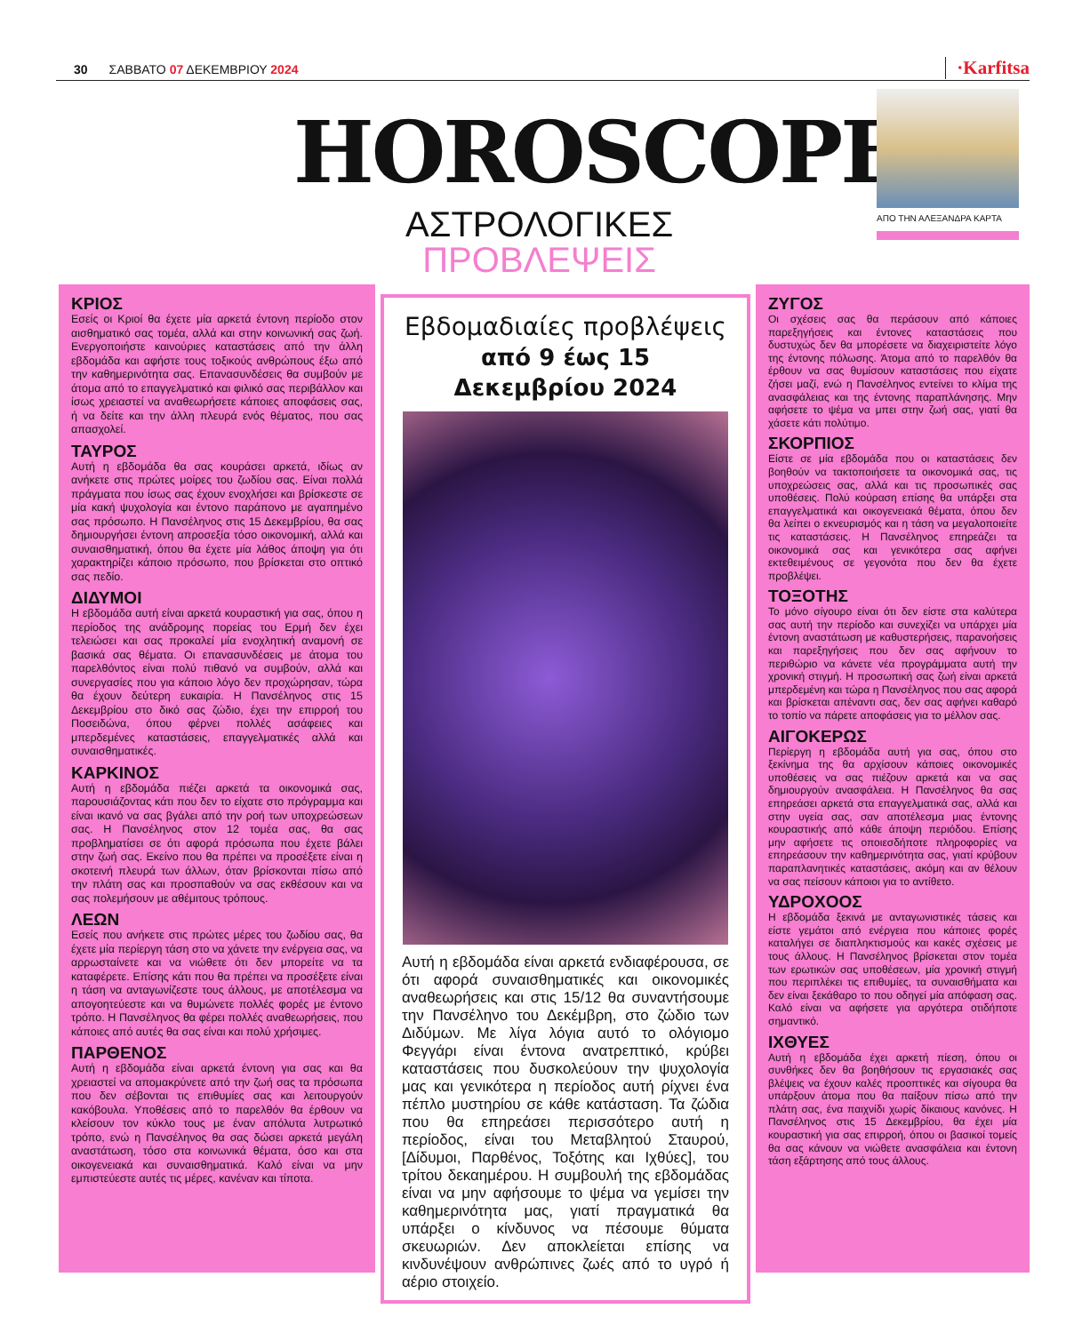30 ΣΑΒΒΑΤΟ 07 ΔΕΚΕΜΒΡΙΟΥ 2024 ·Karfitsa
HOROSCOPE
ΑΣΤΡΟΛΟΓΙΚΕΣ
ΠΡΟΒΛΕΨΕΙΣ
ΑΠΟ ΤΗΝ ΑΛΕΞΑΝΔΡΑ ΚΑΡΤΑ
ΚΡΙΟΣ
Εσείς οι Κριοί θα έχετε μία αρκετά έντονη περίοδο στον αισθηματικό σας τομέα, αλλά και στην κοινωνική σας ζωή. Ενεργοποιήστε καινούριες καταστάσεις από την άλλη εβδομάδα και αφήστε τους τοξικούς ανθρώπους έξω από την καθημερινότητα σας. Επανασυνδέσεις θα συμβούν με άτομα από το επαγγελματικό και φιλικό σας περιβάλλον και ίσως χρειαστεί να αναθεωρήσετε κάποιες αποφάσεις σας, ή να δείτε και την άλλη πλευρά ενός θέματος, που σας απασχολεί.
ΤΑΥΡΟΣ
Αυτή η εβδομάδα θα σας κουράσει αρκετά, ιδίως αν ανήκετε στις πρώτες μοίρες του ζωδίου σας. Είναι πολλά πράγματα που ίσως σας έχουν ενοχλήσει και βρίσκεστε σε μία κακή ψυχολογία και έντονο παράπονο με αγαπημένο σας πρόσωπο. Η Πανσέληνος στις 15 Δεκεμβρίου, θα σας δημιουργήσει έντονη απροσεξία τόσο οικονομική, αλλά και συναισθηματική, όπου θα έχετε μία λάθος άποψη για ότι χαρακτηρίζει κάποιο πρόσωπο, που βρίσκεται στο οπτικό σας πεδίο.
ΔΙΔΥΜΟΙ
Η εβδομάδα αυτή είναι αρκετά κουραστική για σας, όπου η περίοδος της ανάδρομης πορείας του Ερμή δεν έχει τελειώσει και σας προκαλεί μία ενοχλητική αναμονή σε βασικά σας θέματα. Οι επανασυνδέσεις με άτομα του παρελθόντος είναι πολύ πιθανό να συμβούν, αλλά και συνεργασίες που για κάποιο λόγο δεν προχώρησαν, τώρα θα έχουν δεύτερη ευκαιρία. Η Πανσέληνος στις 15 Δεκεμβρίου στο δικό σας ζώδιο, έχει την επιρροή του Ποσειδώνα, όπου φέρνει πολλές ασάφειες και μπερδεμένες καταστάσεις, επαγγελματικές αλλά και συναισθηματικές.
ΚΑΡΚΙΝΟΣ
Αυτή η εβδομάδα πιέζει αρκετά τα οικονομικά σας, παρουσιάζοντας κάτι που δεν το είχατε στο πρόγραμμα και είναι ικανό να σας βγάλει από την ροή των υποχρεώσεων σας. Η Πανσέληνος στον 12 τομέα σας, θα σας προβληματίσει σε ότι αφορά πρόσωπα που έχετε βάλει στην ζωή σας. Εκείνο που θα πρέπει να προσέξετε είναι η σκοτεινή πλευρά των άλλων, όταν βρίσκονται πίσω από την πλάτη σας και προσπαθούν να σας εκθέσουν και να σας πολεμήσουν με αθέμιτους τρόπους.
ΛΕΩΝ
Εσείς που ανήκετε στις πρώτες μέρες του ζωδίου σας, θα έχετε μία περίεργη τάση στο να χάνετε την ενέργεια σας, να αρρωσταίνετε και να νιώθετε ότι δεν μπορείτε να τα καταφέρετε. Επίσης κάτι που θα πρέπει να προσέξετε είναι η τάση να ανταγωνίζεστε τους άλλους, με αποτέλεσμα να απογοητεύεστε και να θυμώνετε πολλές φορές με έντονο τρόπο. Η Πανσέληνος θα φέρει πολλές αναθεωρήσεις, που κάποιες από αυτές θα σας είναι και πολύ χρήσιμες.
ΠΑΡΘΕΝΟΣ
Αυτή η εβδομάδα είναι αρκετά έντονη για σας και θα χρειαστεί να απομακρύνετε από την ζωή σας τα πρόσωπα που δεν σέβονται τις επιθυμίες σας και λειτουργούν κακόβουλα. Υποθέσεις από το παρελθόν θα έρθουν να κλείσουν τον κύκλο τους με έναν απόλυτα λυτρωτικό τρόπο, ενώ η Πανσέληνος θα σας δώσει αρκετά μεγάλη αναστάτωση, τόσο στα κοινωνικά θέματα, όσο και στα οικογενειακά και συναισθηματικά. Καλό είναι να μην εμπιστεύεστε αυτές τις μέρες, κανέναν και τίποτα.
Εβδομαδιαίες προβλέψεις
από 9 έως 15 Δεκεμβρίου 2024
Αυτή η εβδομάδα είναι αρκετά ενδιαφέρουσα, σε ότι αφορά συναισθηματικές και οικονομικές αναθεωρήσεις και στις 15/12 θα συναντήσουμε την Πανσέληνο του Δεκέμβρη, στο ζώδιο των Διδύμων. Με λίγα λόγια αυτό το ολόγιομο Φεγγάρι είναι έντονα ανατρεπτικό, κρύβει καταστάσεις που δυσκολεύουν την ψυχολογία μας και γενικότερα η περίοδος αυτή ρίχνει ένα πέπλο μυστηρίου σε κάθε κατάσταση. Τα ζώδια που θα επηρεάσει περισσότερο αυτή η περίοδος, είναι του Μεταβλητού Σταυρού, [Δίδυμοι, Παρθένος, Τοξότης και Ιχθύες], του τρίτου δεκαημέρου. Η συμβουλή της εβδομάδας είναι να μην αφήσουμε το ψέμα να γεμίσει την καθημερινότητα μας, γιατί πραγματικά θα υπάρξει ο κίνδυνος να πέσουμε θύματα σκευωριών. Δεν αποκλείεται επίσης να κινδυνέψουν ανθρώπινες ζωές από το υγρό ή αέριο στοιχείο.
ΖΥΓΟΣ
Οι σχέσεις σας θα περάσουν από κάποιες παρεξηγήσεις και έντονες καταστάσεις που δυστυχώς δεν θα μπορέσετε να διαχειριστείτε λόγο της έντονης πόλωσης. Άτομα από το παρελθόν θα έρθουν να σας θυμίσουν καταστάσεις που είχατε ζήσει μαζί, ενώ η Πανσέληνος εντείνει το κλίμα της ανασφάλειας και της έντονης παραπλάνησης. Μην αφήσετε το ψέμα να μπει στην ζωή σας, γιατί θα χάσετε κάτι πολύτιμο.
ΣΚΟΡΠΙΟΣ
Είστε σε μία εβδομάδα που οι καταστάσεις δεν βοηθούν να τακτοποιήσετε τα οικονομικά σας, τις υποχρεώσεις σας, αλλά και τις προσωπικές σας υποθέσεις. Πολύ κούραση επίσης θα υπάρξει στα επαγγελματικά και οικογενειακά θέματα, όπου δεν θα λείπει ο εκνευρισμός και η τάση να μεγαλοποιείτε τις καταστάσεις. Η Πανσέληνος επηρεάζει τα οικονομικά σας και γενικότερα σας αφήνει εκτεθειμένους σε γεγονότα που δεν θα έχετε προβλέψει.
ΤΟΞΟΤΗΣ
Το μόνο σίγουρο είναι ότι δεν είστε στα καλύτερα σας αυτή την περίοδο και συνεχίζει να υπάρχει μία έντονη αναστάτωση με καθυστερήσεις, παρανοήσεις και παρεξηγήσεις που δεν σας αφήνουν το περιθώριο να κάνετε νέα προγράμματα αυτή την χρονική στιγμή. Η προσωπική σας ζωή είναι αρκετά μπερδεμένη και τώρα η Πανσέληνος που σας αφορά και βρίσκεται απέναντι σας, δεν σας αφήνει καθαρό το τοπίο να πάρετε αποφάσεις για το μέλλον σας.
ΑΙΓΟΚΕΡΩΣ
Περίεργη η εβδομάδα αυτή για σας, όπου στο ξεκίνημα της θα αρχίσουν κάποιες οικονομικές υποθέσεις να σας πιέζουν αρκετά και να σας δημιουργούν ανασφάλεια. Η Πανσέληνος θα σας επηρεάσει αρκετά στα επαγγελματικά σας, αλλά και στην υγεία σας, σαν αποτέλεσμα μιας έντονης κουραστικής από κάθε άποψη περιόδου. Επίσης μην αφήσετε τις οποιεσδήποτε πληροφορίες να επηρεάσουν την καθημερινότητα σας, γιατί κρύβουν παραπλανητικές καταστάσεις, ακόμη και αν θέλουν να σας πείσουν κάποιοι για το αντίθετο.
ΥΔΡΟΧΟΟΣ
Η εβδομάδα ξεκινά με ανταγωνιστικές τάσεις και είστε γεμάτοι από ενέργεια που κάποιες φορές καταλήγει σε διαπληκτισμούς και κακές σχέσεις με τους άλλους. Η Πανσέληνος βρίσκεται στον τομέα των ερωτικών σας υποθέσεων, μία χρονική στιγμή που περιπλέκει τις επιθυμίες, τα συναισθήματα και δεν είναι ξεκάθαρο το που οδηγεί μία απόφαση σας. Καλό είναι να αφήσετε για αργότερα οτιδήποτε σημαντικό.
ΙΧΘΥΕΣ
Αυτή η εβδομάδα έχει αρκετή πίεση, όπου οι συνθήκες δεν θα βοηθήσουν τις εργασιακές σας βλέψεις να έχουν καλές προοπτικές και σίγουρα θα υπάρξουν άτομα που θα παίξουν πίσω από την πλάτη σας, ένα παιχνίδι χωρίς δίκαιους κανόνες. Η Πανσέληνος στις 15 Δεκεμβρίου, θα έχει μία κουραστική για σας επιρροή, όπου οι βασικοί τομείς θα σας κάνουν να νιώθετε ανασφάλεια και έντονη τάση εξάρτησης από τους άλλους.